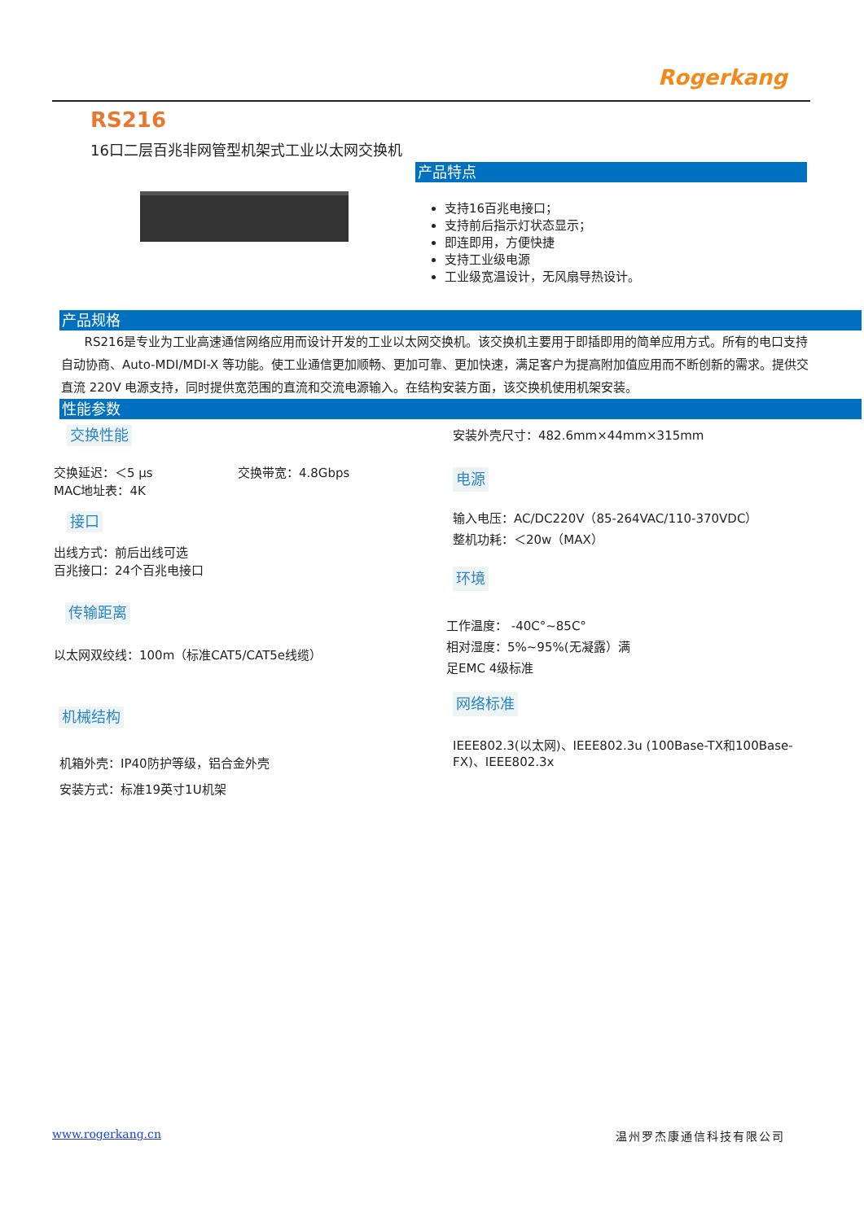Rogerkang
RS216
16口二层百兆非网管型机架式工业以太网交换机
产品特点
支持16百兆电接口；
支持前后指示灯状态显示；
即连即用，方便快捷
支持工业级电源
工业级宽温设计，无风扇导热设计。
产品规格
RS216是专业为工业高速通信网络应用而设计开发的工业以太网交换机。该交换机主要用于即插即用的简单应用方式。所有的电口支持自动协商、Auto-MDI/MDI-X 等功能。使工业通信更加顺畅、更加可靠、更加快速，满足客户为提高附加值应用而不断创新的需求。提供交直流 220V 电源支持，同时提供宽范围的直流和交流电源输入。在结构安装方面，该交换机使用机架安装。
性能参数
交换性能
交换延迟：＜5 μs 交换带宽：4.8Gbps
MAC地址表：4K
接口
出线方式：前后出线可选
百兆接口：24个百兆电接口
传输距离
以太网双绞线：100m（标准CAT5/CAT5e线缆）
机械结构
机箱外壳：IP40防护等级，铝合金外壳
安装方式：标准19英寸1U机架
安装外壳尺寸：482.6mm×44mm×315mm
电源
输入电压：AC/DC220V（85-264VAC/110-370VDC）
整机功耗：＜20w（MAX）
环境
工作温度： -40C°~85C°
相对湿度：5%~95%(无凝露）满
足EMC 4级标准
网络标准
IEEE802.3(以太网)、IEEE802.3u (100Base-TX和100Base-FX)、IEEE802.3x
www.rogerkang.cn 温州罗杰康通信科技有限公司